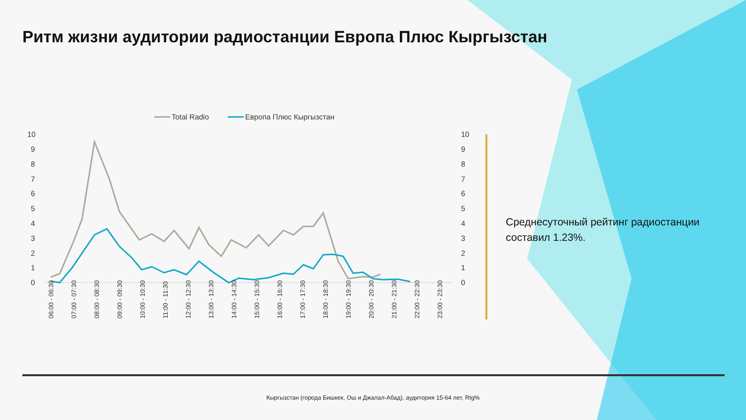Ритм жизни аудитории радиостанции Европа Плюс Кыргызстан
Total Radio
Европа Плюс Кыргызстан
10
9
8
7
6
5
4
3
2
1
0
10
9
8
7
6
5
4
3
2
1
0
06:00 - 06:30
07:00 - 07:30
08:00 - 08:30
09:00 - 09:30
10:00 - 10:30
11:00 - 11:30
12:00 - 12:30
13:00 - 13:30
14:00 - 14:30
15:00 - 15:30
16:00 - 16:30
17:00 - 17:30
18:00 - 18:30
19:00 - 19:30
20:00 - 20:30
21:00 - 21:30
22:00 - 22:30
23:00 - 23:30
Среднесуточный рейтинг радиостанции составил 1.23%.
Кыргызстан (города Бишкек, Ош и Джалал-Абад), аудитория 15-64 лет, Rtg%